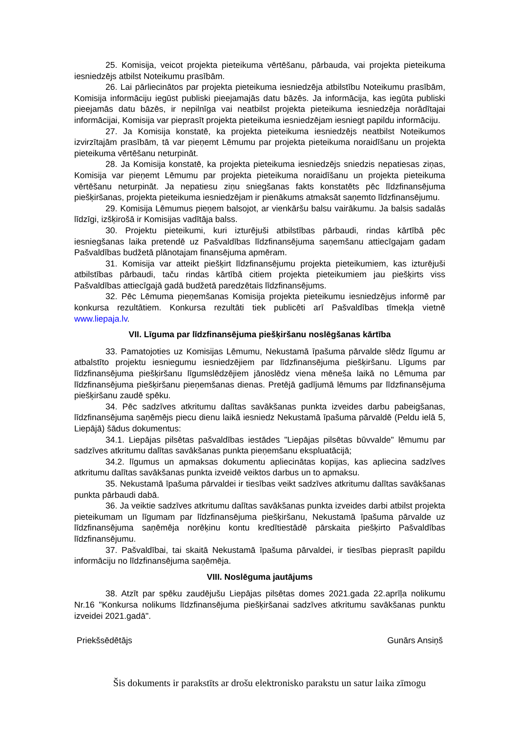25. Komisija, veicot projekta pieteikuma vērtēšanu, pārbauda, vai projekta pieteikuma iesniedzējs atbilst Noteikumu prasībām.
26. Lai pārliecinātos par projekta pieteikuma iesniedzēja atbilstību Noteikumu prasībām, Komisija informāciju iegūst publiski pieejamajās datu bāzēs. Ja informācija, kas iegūta publiski pieejamās datu bāzēs, ir nepilnīga vai neatbilst projekta pieteikuma iesniedzēja norādītajai informācijai, Komisija var pieprasīt projekta pieteikuma iesniedzējam iesniegt papildu informāciju.
27. Ja Komisija konstatē, ka projekta pieteikuma iesniedzējs neatbilst Noteikumos izvirzītajām prasībām, tā var pieņemt Lēmumu par projekta pieteikuma noraidīšanu un projekta pieteikuma vērtēšanu neturpināt.
28. Ja Komisija konstatē, ka projekta pieteikuma iesniedzējs sniedzis nepatiesas ziņas, Komisija var pieņemt Lēmumu par projekta pieteikuma noraidīšanu un projekta pieteikuma vērtēšanu neturpināt. Ja nepatiesu ziņu sniegšanas fakts konstatēts pēc līdzfinansējuma piešķiršanas, projekta pieteikuma iesniedzējam ir pienākums atmaksāt saņemto līdzfinansējumu.
29. Komisija Lēmumus pieņem balsojot, ar vienkāršu balsu vairākumu. Ja balsis sadalās līdzīgi, izšķirošā ir Komisijas vadītāja balss.
30. Projektu pieteikumi, kuri izturējuši atbilstības pārbaudi, rindas kārtībā pēc iesniegšanas laika pretendē uz Pašvaldības līdzfinansējuma saņemšanu attiecīgajam gadam Pašvaldības budžetā plānotajam finansējuma apmēram.
31. Komisija var atteikt piešķirt līdzfinansējumu projekta pieteikumiem, kas izturējuši atbilstības pārbaudi, taču rindas kārtībā citiem projekta pieteikumiem jau piešķirts viss Pašvaldības attiecīgajā gadā budžetā paredzētais līdzfinansējums.
32. Pēc Lēmuma pieņemšanas Komisija projekta pieteikumu iesniedzējus informē par konkursa rezultātiem. Konkursa rezultāti tiek publicēti arī Pašvaldības tīmekļa vietnē www.liepaja.lv.
VII. Līguma par līdzfinansējuma piešķiršanu noslēgšanas kārtība
33. Pamatojoties uz Komisijas Lēmumu, Nekustamā īpašuma pārvalde slēdz līgumu ar atbalstīto projektu iesniegumu iesniedzējiem par līdzfinansējuma piešķiršanu. Līgums par līdzfinansējuma piešķiršanu līgumslēdzējiem jānoslēdz viena mēneša laikā no Lēmuma par līdzfinansējuma piešķiršanu pieņemšanas dienas. Pretējā gadījumā lēmums par līdzfinansējuma piešķiršanu zaudē spēku.
34. Pēc sadzīves atkritumu dalītas savākšanas punkta izveides darbu pabeigšanas, līdzfinansējuma saņēmējs piecu dienu laikā iesniedz Nekustamā īpašuma pārvaldē (Peldu ielā 5, Liepājā) šādus dokumentus:
34.1. Liepājas pilsētas pašvaldības iestādes "Liepājas pilsētas būvvalde" lēmumu par sadzīves atkritumu dalītas savākšanas punkta pieņemšanu ekspluatācijā;
34.2. līgumus un apmaksas dokumentu apliecinātas kopijas, kas apliecina sadzīves atkritumu dalītas savākšanas punkta izveidē veiktos darbus un to apmaksu.
35. Nekustamā īpašuma pārvaldei ir tiesības veikt sadzīves atkritumu dalītas savākšanas punkta pārbaudi dabā.
36. Ja veiktie sadzīves atkritumu dalītas savākšanas punkta izveides darbi atbilst projekta pieteikumam un līgumam par līdzfinansējuma piešķiršanu, Nekustamā īpašuma pārvalde uz līdzfinansējuma saņēmēja norēķinu kontu kredītiestādē pārskaita piešķirto Pašvaldības līdzfinansējumu.
37. Pašvaldībai, tai skaitā Nekustamā īpašuma pārvaldei, ir tiesības pieprasīt papildu informāciju no līdzfinansējuma saņēmēja.
VIII. Noslēguma jautājums
38. Atzīt par spēku zaudējušu Liepājas pilsētas domes 2021.gada 22.aprīļa nolikumu Nr.16 "Konkursa nolikums līdzfinansējuma piešķiršanai sadzīves atkritumu savākšanas punktu izveidei 2021.gadā".
Priekšsēdētājs Gunārs Ansiņš
Šis dokuments ir parakstīts ar drošu elektronisko parakstu un satur laika zīmogu